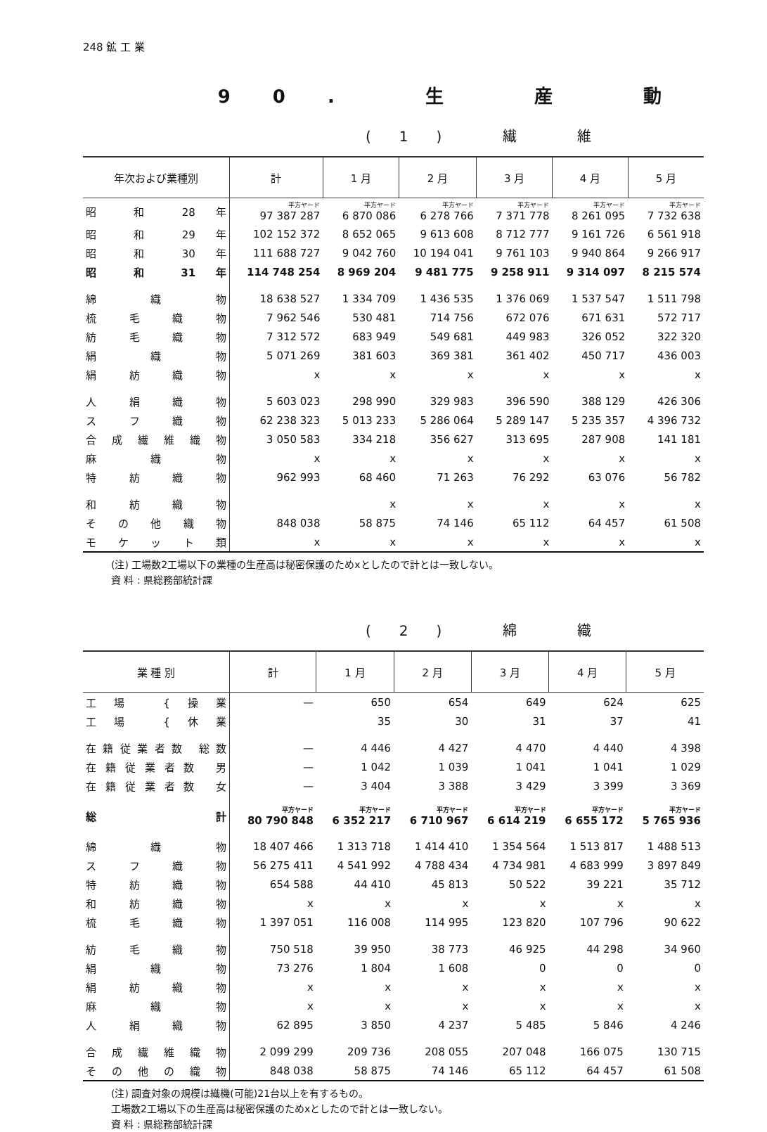248 鉱 工 業
90. 生 産 動
(1) 繊 維
| 年次および業種別 | 計 | 1 月 | 2 月 | 3 月 | 4 月 | 5 月 |
| --- | --- | --- | --- | --- | --- | --- |
| 昭 和 28 年 | 平方ヤード 97 387 287 | 平方ヤード 6 870 086 | 平方ヤード 6 278 766 | 平方ヤード 7 371 778 | 平方ヤード 8 261 095 | 平方ヤード 7 732 638 |
| 昭 和 29 年 | 102 152 372 | 8 652 065 | 9 613 608 | 8 712 777 | 9 161 726 | 6 561 918 |
| 昭 和 30 年 | 111 688 727 | 9 042 760 | 10 194 041 | 9 761 103 | 9 940 864 | 9 266 917 |
| 昭 和 31 年 | 114 748 254 | 8 969 204 | 9 481 775 | 9 258 911 | 9 314 097 | 8 215 574 |
| 綿 織 物 | 18 638 527 | 1 334 709 | 1 436 535 | 1 376 069 | 1 537 547 | 1 511 798 |
| 梳 毛 織 物 | 7 962 546 | 530 481 | 714 756 | 672 076 | 671 631 | 572 717 |
| 紡 毛 織 物 | 7 312 572 | 683 949 | 549 681 | 449 983 | 326 052 | 322 320 |
| 絹 織 物 | 5 071 269 | 381 603 | 369 381 | 361 402 | 450 717 | 436 003 |
| 絹 紡 織 物 | x | x | x | x | x | x |
| 人 絹 織 物 | 5 603 023 | 298 990 | 329 983 | 396 590 | 388 129 | 426 306 |
| ス フ 織 物 | 62 238 323 | 5 013 233 | 5 286 064 | 5 289 147 | 5 235 357 | 4 396 732 |
| 合 成 繊 維 織 物 | 3 050 583 | 334 218 | 356 627 | 313 695 | 287 908 | 141 181 |
| 麻 織 物 | x | x | x | x | x | x |
| 特 紡 織 物 | 962 993 | 68 460 | 71 263 | 76 292 | 63 076 | 56 782 |
| 和 紡 織 物 | | x | x | x | x | x |
| そ の 他 織 物 | 848 038 | 58 875 | 74 146 | 65 112 | 64 457 | 61 508 |
| モ ケ ッ ト 類 | x | x | x | x | x | x |
(注) 工場数2工場以下の業種の生産高は秘密保護のためxとしたので計とは一致しない。
資 料 : 県総務部統計課
(2) 綿 織
| 業 種 別 | 計 | 1 月 | 2 月 | 3 月 | 4 月 | 5 月 |
| --- | --- | --- | --- | --- | --- | --- |
| 工場 {操業 | — | 650 | 654 | 649 | 624 | 625 |
| 工場 {休業 | | 35 | 30 | 31 | 37 | 41 |
| 在籍従業者数 総数 | — | 4 446 | 4 427 | 4 470 | 4 440 | 4 398 |
| 在籍従業者数 男 | — | 1 042 | 1 039 | 1 041 | 1 041 | 1 029 |
| 在籍従業者数 女 | — | 3 404 | 3 388 | 3 429 | 3 399 | 3 369 |
| 総 計 | 平方ヤード 80 790 848 | 平方ヤード 6 352 217 | 平方ヤード 6 710 967 | 平方ヤード 6 614 219 | 平方ヤード 6 655 172 | 平方ヤード 5 765 936 |
| 綿 織 物 | 18 407 466 | 1 313 718 | 1 414 410 | 1 354 564 | 1 513 817 | 1 488 513 |
| ス フ 織 物 | 56 275 411 | 4 541 992 | 4 788 434 | 4 734 981 | 4 683 999 | 3 897 849 |
| 特 紡 織 物 | 654 588 | 44 410 | 45 813 | 50 522 | 39 221 | 35 712 |
| 和 紡 織 物 | x | x | x | x | x | x |
| 梳 毛 織 物 | 1 397 051 | 116 008 | 114 995 | 123 820 | 107 796 | 90 622 |
| 紡 毛 織 物 | 750 518 | 39 950 | 38 773 | 46 925 | 44 298 | 34 960 |
| 絹 織 物 | 73 276 | 1 804 | 1 608 | 0 | 0 | 0 |
| 絹 紡 織 物 | x | x | x | x | x | x |
| 麻 織 物 | x | x | x | x | x | x |
| 人 絹 織 物 | 62 895 | 3 850 | 4 237 | 5 485 | 5 846 | 4 246 |
| 合 成 繊 維 織 物 | 2 099 299 | 209 736 | 208 055 | 207 048 | 166 075 | 130 715 |
| そ の 他 の 織 物 | 848 038 | 58 875 | 74 146 | 65 112 | 64 457 | 61 508 |
(注) 調査対象の規模は織機(可能)21台以上を有するもの。
工場数2工場以下の生産高は秘密保護のためxとしたので計とは一致しない。
資 料 : 県総務部統計課